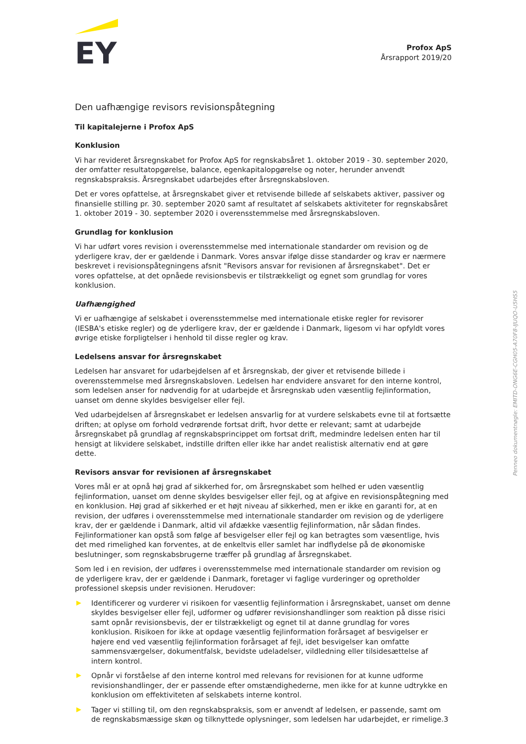EY
Profox ApS
Årsrapport 2019/20
Den uafhængige revisors revisionspåtegning
Til kapitalejerne i Profox ApS
Konklusion
Vi har revideret årsregnskabet for Profox ApS for regnskabsåret 1. oktober 2019 - 30. september 2020, der omfatter resultatopgørelse, balance, egenkapitalopgørelse og noter, herunder anvendt regnskabspraksis. Årsregnskabet udarbejdes efter årsregnskabsloven.
Det er vores opfattelse, at årsregnskabet giver et retvisende billede af selskabets aktiver, passiver og finansielle stilling pr. 30. september 2020 samt af resultatet af selskabets aktiviteter for regnskabsåret 1. oktober 2019 - 30. september 2020 i overensstemmelse med årsregnskabsloven.
Grundlag for konklusion
Vi har udført vores revision i overensstemmelse med internationale standarder om revision og de yderligere krav, der er gældende i Danmark. Vores ansvar ifølge disse standarder og krav er nærmere beskrevet i revisionspåtegningens afsnit "Revisors ansvar for revisionen af årsregnskabet". Det er vores opfattelse, at det opnåede revisionsbevis er tilstrækkeligt og egnet som grundlag for vores konklusion.
Uafhængighed
Vi er uafhængige af selskabet i overensstemmelse med internationale etiske regler for revisorer (IESBA's etiske regler) og de yderligere krav, der er gældende i Danmark, ligesom vi har opfyldt vores øvrige etiske forpligtelser i henhold til disse regler og krav.
Ledelsens ansvar for årsregnskabet
Ledelsen har ansvaret for udarbejdelsen af et årsregnskab, der giver et retvisende billede i overensstemmelse med årsregnskabsloven. Ledelsen har endvidere ansvaret for den interne kontrol, som ledelsen anser for nødvendig for at udarbejde et årsregnskab uden væsentlig fejlinformation, uanset om denne skyldes besvigelser eller fejl.
Ved udarbejdelsen af årsregnskabet er ledelsen ansvarlig for at vurdere selskabets evne til at fortsætte driften; at oplyse om forhold vedrørende fortsat drift, hvor dette er relevant; samt at udarbejde årsregnskabet på grundlag af regnskabsprincippet om fortsat drift, medmindre ledelsen enten har til hensigt at likvidere selskabet, indstille driften eller ikke har andet realistisk alternativ end at gøre dette.
Revisors ansvar for revisionen af årsregnskabet
Vores mål er at opnå høj grad af sikkerhed for, om årsregnskabet som helhed er uden væsentlig fejlinformation, uanset om denne skyldes besvigelser eller fejl, og at afgive en revisionspåtegning med en konklusion. Høj grad af sikkerhed er et højt niveau af sikkerhed, men er ikke en garanti for, at en revision, der udføres i overensstemmelse med internationale standarder om revision og de yderligere krav, der er gældende i Danmark, altid vil afdække væsentlig fejlinformation, når sådan findes. Fejlinformationer kan opstå som følge af besvigelser eller fejl og kan betragtes som væsentlige, hvis det med rimelighed kan forventes, at de enkeltvis eller samlet har indflydelse på de økonomiske beslutninger, som regnskabsbrugerne træffer på grundlag af årsregnskabet.
Som led i en revision, der udføres i overensstemmelse med internationale standarder om revision og de yderligere krav, der er gældende i Danmark, foretager vi faglige vurderinger og opretholder professionel skepsis under revisionen. Herudover:
Identificerer og vurderer vi risikoen for væsentlig fejlinformation i årsregnskabet, uanset om denne skyldes besvigelser eller fejl, udformer og udfører revisionshandlinger som reaktion på disse risici samt opnår revisionsbevis, der er tilstrækkeligt og egnet til at danne grundlag for vores konklusion. Risikoen for ikke at opdage væsentlig fejlinformation forårsaget af besvigelser er højere end ved væsentlig fejlinformation forårsaget af fejl, idet besvigelser kan omfatte sammensværgelser, dokumentfalsk, bevidste udeladelser, vildledning eller tilsidesættelse af intern kontrol.
Opnår vi forståelse af den interne kontrol med relevans for revisionen for at kunne udforme revisionshandlinger, der er passende efter omstændighederne, men ikke for at kunne udtrykke en konklusion om effektiviteten af selskabets interne kontrol.
Tager vi stilling til, om den regnskabspraksis, som er anvendt af ledelsen, er passende, samt om de regnskabsmæssige skøn og tilknyttede oplysninger, som ledelsen har udarbejdet, er rimelige.
Penneo dokumentnøgle: EMITD-ONG6E-CGH05-A70F8-IJUQO-U5HS5
3